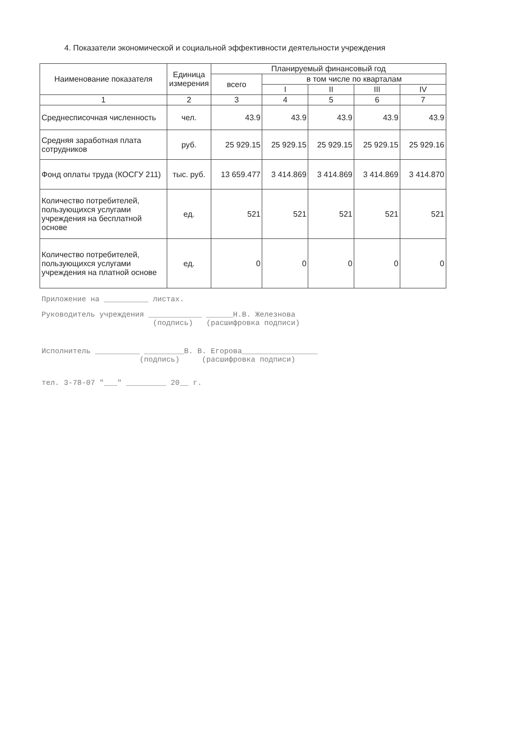4. Показатели экономической и социальной эффективности деятельности учреждения
| Наименование показателя | Единица измерения | Планируемый финансовый год | | | | |
| --- | --- | --- | --- | --- | --- | --- |
| | | всего | в том числе по кварталам | | | |
| | | | I | II | III | IV |
| 1 | 2 | 3 | 4 | 5 | 6 | 7 |
| Среднесписочная численность | чел. | 43.9 | 43.9 | 43.9 | 43.9 | 43.9 |
| Средняя заработная плата сотрудников | руб. | 25 929.15 | 25 929.15 | 25 929.15 | 25 929.15 | 25 929.16 |
| Фонд оплаты труда (КОСГУ 211) | тыс. руб. | 13 659.477 | 3 414.869 | 3 414.869 | 3 414.869 | 3 414.870 |
| Количество потребителей, пользующихся услугами учреждения на бесплатной основе | ед. | 521 | 521 | 521 | 521 | 521 |
| Количество потребителей, пользующихся услугами учреждения на платной основе | ед. | 0 | 0 | 0 | 0 | 0 |
Приложение на __________ листах.
Руководитель учреждения ____________ ______Н.В. Железнова
(подпись) (расшифровка подписи)
Исполнитель __________ _________В. В. Егорова_________________
(подпись) (расшифровка подписи)
тел. 3-78-07 "___" _________ 20__ г.